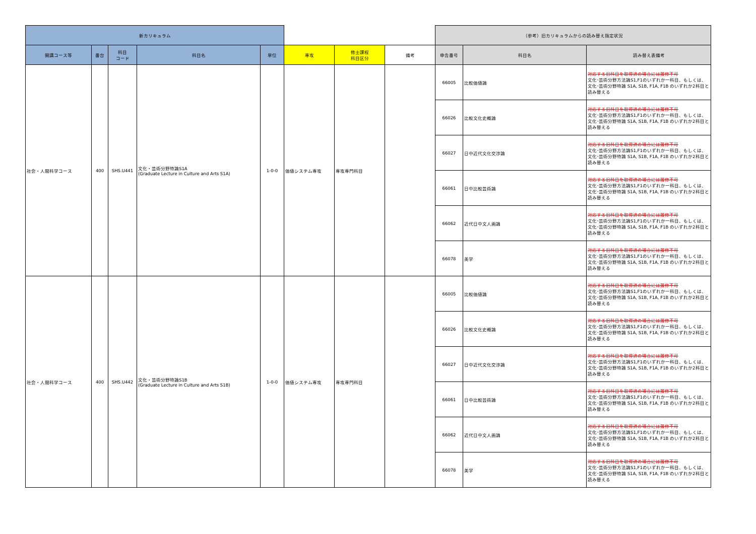| 新カリキュラム | | | | | | | | （参考）旧カリキュラムからの読み替え指定状況 | | |
| --- | --- | --- | --- | --- | --- | --- | --- | --- | --- | --- |
| 開講コース等 | 番台 | 科目 コード | 科目名 | 単位 | 専攻 | 修士課程 科目区分 | 備考 | 申告番号 | 科目名 | 読み替え表備考 |
| 社会・人間科学コース | 400 | SHS.U441 | 文化・芸術分野特論S1A (Graduate Lecture in Culture and Arts S1A) | 1-0-0 | 価値システム専攻 | 専攻専門科目 | | 66005 | 比較価値論 | 対応する旧科目を取得済の場合には履修不可 文化･芸術分野方法論S1,F1のいずれか一科目、もしくは、文化･芸術分野特論 S1A, S1B, F1A, F1B のいずれか2科目と読み替える |
| | | | | | | | | 66026 | 比較文化史概論 | 対応する旧科目を取得済の場合には履修不可 文化･芸術分野方法論S1,F1のいずれか一科目、もしくは、文化･芸術分野特論 S1A, S1B, F1A, F1B のいずれか2科目と読み替える |
| | | | | | | | | 66027 | 日中近代文化交渉論 | 対応する旧科目を取得済の場合には履修不可 文化･芸術分野方法論S1,F1のいずれか一科目、もしくは、文化･芸術分野特論 S1A, S1B, F1A, F1B のいずれか2科目と読み替える |
| | | | | | | | | 66061 | 日中比較芸術論 | 対応する旧科目を取得済の場合には履修不可 文化･芸術分野方法論S1,F1のいずれか一科目、もしくは、文化･芸術分野特論 S1A, S1B, F1A, F1B のいずれか2科目と読み替える |
| | | | | | | | | 66062 | 近代日中文人画論 | 対応する旧科目を取得済の場合には履修不可 文化･芸術分野方法論S1,F1のいずれか一科目、もしくは、文化･芸術分野特論 S1A, S1B, F1A, F1B のいずれか2科目と読み替える |
| | | | | | | | | 66078 | 美学 | 対応する旧科目を取得済の場合には履修不可 文化･芸術分野方法論S1,F1のいずれか一科目、もしくは、文化･芸術分野特論 S1A, S1B, F1A, F1B のいずれか2科目と読み替える |
| 社会・人間科学コース | 400 | SHS.U442 | 文化・芸術分野特論S1B (Graduate Lecture in Culture and Arts S1B) | 1-0-0 | 価値システム専攻 | 専攻専門科目 | | 66005 | 比較価値論 | 対応する旧科目を取得済の場合には履修不可 文化･芸術分野方法論S1,F1のいずれか一科目、もしくは、文化･芸術分野特論 S1A, S1B, F1A, F1B のいずれか2科目と読み替える |
| | | | | | | | | 66026 | 比較文化史概論 | 対応する旧科目を取得済の場合には履修不可 文化･芸術分野方法論S1,F1のいずれか一科目、もしくは、文化･芸術分野特論 S1A, S1B, F1A, F1B のいずれか2科目と読み替える |
| | | | | | | | | 66027 | 日中近代文化交渉論 | 対応する旧科目を取得済の場合には履修不可 文化･芸術分野方法論S1,F1のいずれか一科目、もしくは、文化･芸術分野特論 S1A, S1B, F1A, F1B のいずれか2科目と読み替える |
| | | | | | | | | 66061 | 日中比較芸術論 | 対応する旧科目を取得済の場合には履修不可 文化･芸術分野方法論S1,F1のいずれか一科目、もしくは、文化･芸術分野特論 S1A, S1B, F1A, F1B のいずれか2科目と読み替える |
| | | | | | | | | 66062 | 近代日中文人画論 | 対応する旧科目を取得済の場合には履修不可 文化･芸術分野方法論S1,F1のいずれか一科目、もしくは、文化･芸術分野特論 S1A, S1B, F1A, F1B のいずれか2科目と読み替える |
| | | | | | | | | 66078 | 美学 | 対応する旧科目を取得済の場合には履修不可 文化･芸術分野方法論S1,F1のいずれか一科目、もしくは、文化･芸術分野特論 S1A, S1B, F1A, F1B のいずれか2科目と読み替える |